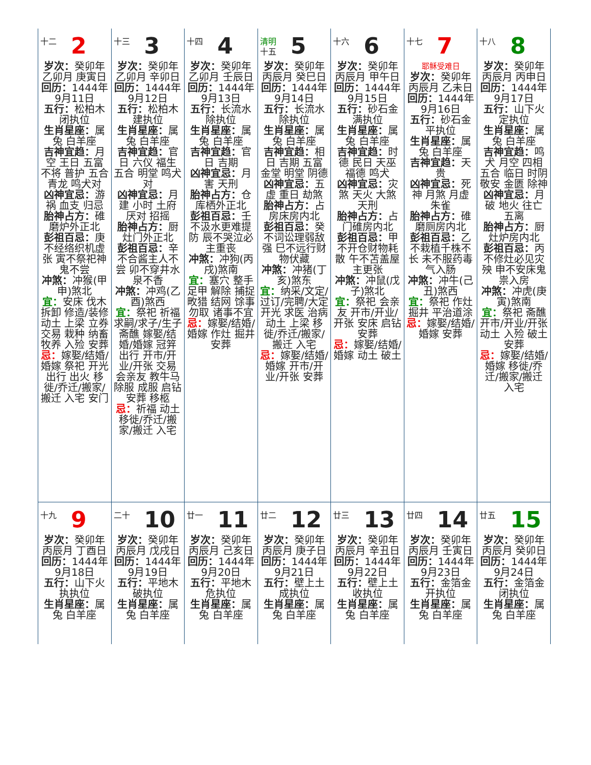| 十二 2 岁次： 癸卯年乙卯月 庚寅日 回历： 1444年9月11日 五行： 松柏木闭执位 生肖星座： 属兔 白羊座 吉神宜趋： 月空 王日 五富 不将 普护 五合 青龙 鸣犬对 凶神宜忌： 游祸 血支 归忌 胎神占方： 碓磨炉外正北 彭祖百忌： 庚不经络织机虚张 寅不祭祀神鬼不尝 冲煞： 冲猴(甲申)煞北 宜： 安床 伐木 拆卸 修造/装修 动土 上梁 立券 交易 栽种 纳畜 牧养 入殓 安葬 忌： 嫁娶/结婚/婚嫁 祭祀 开光 出行 出火 移徙/乔迁/搬家/搬迁 入宅 安门 | 十三 3 岁次： 癸卯年乙卯月 辛卯日 回历： 1444年9月12日 五行： 松柏木建执位 生肖星座： 属兔 白羊座 吉神宜趋： 官日 六仪 福生 五合 明堂 鸣犬对 凶神宜忌： 月建 小时 土府 厌对 招摇 胎神占方： 厨灶门外正北 彭祖百忌： 辛不合酱主人不尝 卯不穿井水泉不香 冲煞： 冲鸡(乙酉)煞西 宜： 祭祀 祈福 求嗣/求子/生子 斋醮 嫁娶/结婚/婚嫁 冠笄 出行 开市/开业/开张 交易 会亲友 教牛马 除服 成服 启钻 安葬 移柩 忌： 祈福 动土 移徙/乔迁/搬家/搬迁 入宅 | 十四 4 岁次： 癸卯年乙卯月 壬辰日 回历： 1444年9月13日 五行： 长流水除执位 生肖星座： 属兔 白羊座 吉神宜趋： 官日 吉期 凶神宜忌： 月害 天刑 胎神占方： 仓库栖外正北 彭祖百忌： 壬不汲水更难提防 辰不哭泣必主重丧 冲煞： 冲狗(丙戌)煞南 宜： 塞穴 整手足甲 解除 捕捉 畋猎 结网 馀事勿取 诸事不宜 忌： 嫁娶/结婚/婚嫁 作灶 掘井 安葬 | 清明 十五 5 岁次： 癸卯年丙辰月 癸巳日 回历： 1444年9月14日 五行： 长流水除执位 生肖星座： 属兔 白羊座 吉神宜趋： 相日 吉期 五富 金堂 明堂 阴德 凶神宜忌： 五虚 重日 劫煞 胎神占方： 占房床房内北 彭祖百忌： 癸不词讼理弱敌强 巳不远行财物伏藏 冲煞： 冲猪(丁亥)煞东 宜： 纳采/文定/过订/完聘/大定 开光 求医 治病 动土 上梁 移徙/乔迁/搬家/搬迁 入宅 忌： 嫁娶/结婚/婚嫁 开市/开业/开张 安葬 | 十六 6 岁次： 癸卯年丙辰月 甲午日 回历： 1444年9月15日 五行： 砂石金满执位 生肖星座： 属兔 白羊座 吉神宜趋： 时德 民日 天巫 福德 鸣犬 凶神宜忌： 灾煞 天火 大煞 天刑 胎神占方： 占门碓房内北 彭祖百忌： 甲不开仓财物耗散 午不苫盖屋主更张 冲煞： 冲鼠(戊子)煞北 宜： 祭祀 会亲友 开市/开业/开张 安床 启钻 安葬 忌： 嫁娶/结婚/婚嫁 动土 破土 | 十七 7 耶稣受难日 岁次： 癸卯年丙辰月 乙未日 回历： 1444年9月16日 五行： 砂石金平执位 生肖星座： 属兔 白羊座 吉神宜趋： 天贵 凶神宜忌： 死神 月煞 月虚 朱雀 胎神占方： 碓磨厕房内北 彭祖百忌： 乙不栽植千株不长 未不服药毒气入肠 冲煞： 冲牛(己丑)煞西 宜： 祭祀 作灶 掘井 平治道涂 忌： 嫁娶/结婚/婚嫁 安葬 | 十八 8 岁次： 癸卯年丙辰月 丙申日 回历： 1444年9月17日 五行： 山下火定执位 生肖星座： 属兔 白羊座 吉神宜趋： 鸣犬 月空 四相 五合 临日 时阴 敬安 金匮 除神 凶神宜忌： 月破 地火 往亡 五离 胎神占方： 厨灶炉房内北 彭祖百忌： 丙不修灶必见灾殃 申不安床鬼祟入房 冲煞： 冲虎(庚寅)煞南 宜： 祭祀 斋醮 开市/开业/开张 动土 入殓 破土 安葬 忌： 嫁娶/结婚/婚嫁 移徙/乔迁/搬家/搬迁 入宅 |
| 十九 9 岁次： 癸卯年丙辰月 丁酉日 回历： 1444年9月18日 五行： 山下火执执位 生肖星座： 属兔 白羊座 | 二十 10 岁次： 癸卯年丙辰月 戊戌日 回历： 1444年9月19日 五行： 平地木破执位 生肖星座： 属兔 白羊座 | 廿一 11 岁次： 癸卯年丙辰月 己亥日 回历： 1444年9月20日 五行： 平地木危执位 生肖星座： 属兔 白羊座 | 廿二 12 岁次： 癸卯年丙辰月 庚子日 回历： 1444年9月21日 五行： 壁上土成执位 生肖星座： 属兔 白羊座 | 廿三 13 岁次： 癸卯年丙辰月 辛丑日 回历： 1444年9月22日 五行： 壁上土收执位 生肖星座： 属兔 白羊座 | 廿四 14 岁次： 癸卯年丙辰月 壬寅日 回历： 1444年9月23日 五行： 金箔金开执位 生肖星座： 属兔 白羊座 | 廿五 15 岁次： 癸卯年丙辰月 癸卯日 回历： 1444年9月24日 五行： 金箔金闭执位 生肖星座： 属兔 白羊座 |